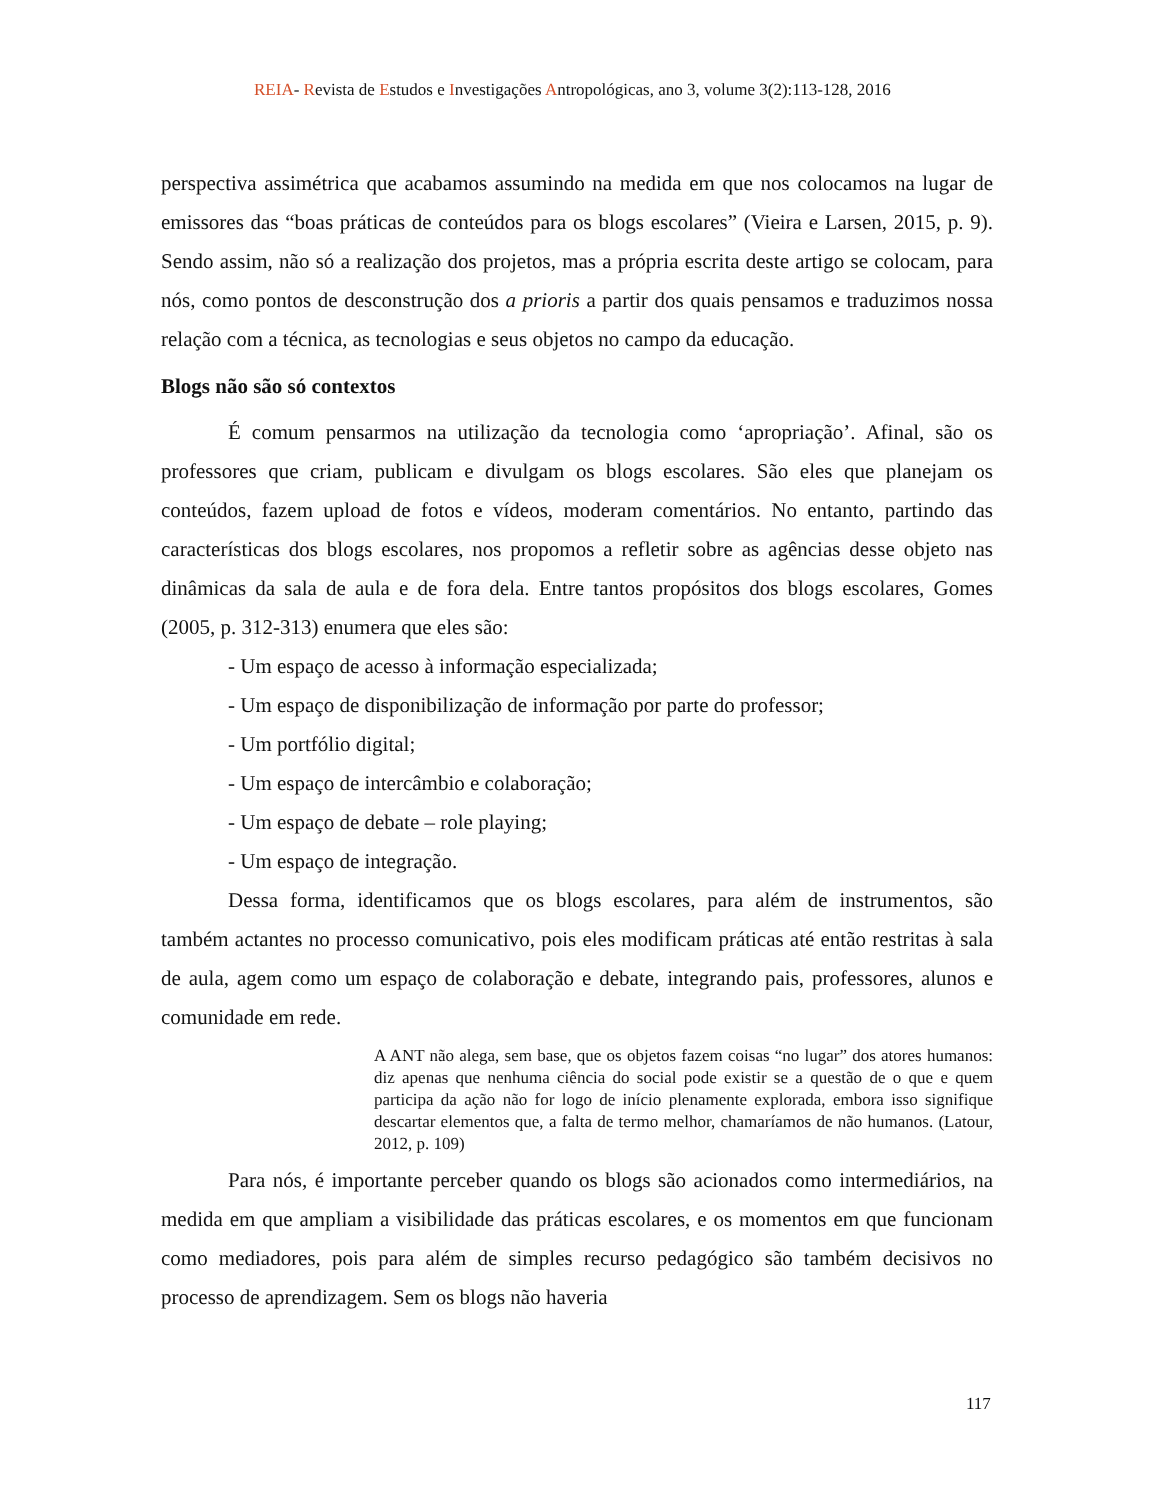REIA- Revista de Estudos e Investigações Antropológicas, ano 3, volume 3(2):113-128, 2016
perspectiva assimétrica que acabamos assumindo na medida em que nos colocamos na lugar de emissores das “boas práticas de conteúdos para os blogs escolares” (Vieira e Larsen, 2015, p. 9). Sendo assim, não só a realização dos projetos, mas a própria escrita deste artigo se colocam, para nós, como pontos de desconstrução dos a prioris a partir dos quais pensamos e traduzimos nossa relação com a técnica, as tecnologias e seus objetos no campo da educação.
Blogs não são só contextos
É comum pensarmos na utilização da tecnologia como ‘apropriação’. Afinal, são os professores que criam, publicam e divulgam os blogs escolares. São eles que planejam os conteúdos, fazem upload de fotos e vídeos, moderam comentários. No entanto, partindo das características dos blogs escolares, nos propomos a refletir sobre as agências desse objeto nas dinâmicas da sala de aula e de fora dela. Entre tantos propósitos dos blogs escolares, Gomes (2005, p. 312-313) enumera que eles são:
- Um espaço de acesso à informação especializada;
- Um espaço de disponibilização de informação por parte do professor;
- Um portfólio digital;
- Um espaço de intercâmbio e colaboração;
- Um espaço de debate – role playing;
- Um espaço de integração.
Dessa forma, identificamos que os blogs escolares, para além de instrumentos, são também actantes no processo comunicativo, pois eles modificam práticas até então restritas à sala de aula, agem como um espaço de colaboração e debate, integrando pais, professores, alunos e comunidade em rede.
A ANT não alega, sem base, que os objetos fazem coisas “no lugar” dos atores humanos: diz apenas que nenhuma ciência do social pode existir se a questão de o que e quem participa da ação não for logo de início plenamente explorada, embora isso signifique descartar elementos que, a falta de termo melhor, chamaríamos de não humanos. (Latour, 2012, p. 109)
Para nós, é importante perceber quando os blogs são acionados como intermediários, na medida em que ampliam a visibilidade das práticas escolares, e os momentos em que funcionam como mediadores, pois para além de simples recurso pedagógico são também decisivos no processo de aprendizagem. Sem os blogs não haveria
117